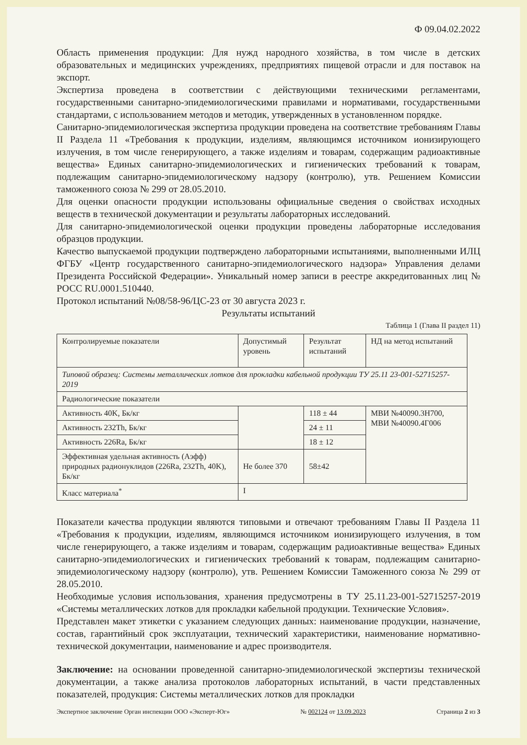Ф 09.04.02.2022
Область применения продукции: Для нужд народного хозяйства, в том числе в детских образовательных и медицинских учреждениях, предприятиях пищевой отрасли и для поставок на экспорт.
Экспертиза проведена в соответствии с действующими техническими регламентами, государственными санитарно-эпидемиологическими правилами и нормативами, государственными стандартами, с использованием методов и методик, утвержденных в установленном порядке.
Санитарно-эпидемиологическая экспертиза продукции проведена на соответствие требованиям Главы II Раздела 11 «Требования к продукции, изделиям, являющимся источником ионизирующего излучения, в том числе генерирующего, а также изделиям и товарам, содержащим радиоактивные вещества» Единых санитарно-эпидемиологических и гигиенических требований к товарам, подлежащим санитарно-эпидемиологическому надзору (контролю), утв. Решением Комиссии таможенного союза № 299 от 28.05.2010.
Для оценки опасности продукции использованы официальные сведения о свойствах исходных веществ в технической документации и результаты лабораторных исследований.
Для санитарно-эпидемиологической оценки продукции проведены лабораторные исследования образцов продукции.
Качество выпускаемой продукции подтверждено лабораторными испытаниями, выполненными ИЛЦ ФГБУ «Центр государственного санитарно-эпидемиологического надзора» Управления делами Президента Российской Федерации». Уникальный номер записи в реестре аккредитованных лиц № РОСС RU.0001.510440.
Протокол испытаний №08/58-96/ЦС-23 от 30 августа 2023 г.
Результаты испытаний
Таблица 1 (Глава II раздел 11)
| Контролируемые показатели | Допустимый уровень | Результат испытаний | НД на метод испытаний |
| Типовой образец: Системы металлических лотков для прокладки кабельной продукции ТУ 25.11 23-001-52715257-2019 | | | |
| Радиологические показатели | | | |
| Активность 40K, Бк/кг | | 118 ± 44 | МВИ №40090.3Н700, МВИ №40090.4Г006 |
| Активность 232Th, Бк/кг | | 24 ± 11 | |
| Активность 226Ra, Бк/кг | | 18 ± 12 | |
| Эффективная удельная активность (Аэфф) природных радионуклидов (226Ra, 232Th, 40K), Бк/кг | Не более 370 | 58±42 | |
| Класс материала<sup>*</sup> | I | | |
Показатели качества продукции являются типовыми и отвечают требованиям Главы II Раздела 11 «Требования к продукции, изделиям, являющимся источником ионизирующего излучения, в том числе генерирующего, а также изделиям и товарам, содержащим радиоактивные вещества» Единых санитарно-эпидемиологических и гигиенических требований к товарам, подлежащим санитарно-эпидемиологическому надзору (контролю), утв. Решением Комиссии Таможенного союза № 299 от 28.05.2010.
Необходимые условия использования, хранения предусмотрены в ТУ 25.11.23-001-52715257-2019 «Системы металлических лотков для прокладки кабельной продукции. Технические Условия».
Представлен макет этикетки с указанием следующих данных: наименование продукции, назначение, состав, гарантийный срок эксплуатации, технический характеристики, наименование нормативно-технической документации, наименование и адрес производителя.
Заключение: на основании проведенной санитарно-эпидемиологической экспертизы технической документации, а также анализа протоколов лабораторных испытаний, в части представленных показателей, продукция: Системы металлических лотков для прокладки
Экспертное заключение Орган инспекции ООО «Эксперт-Юг» № 002124 от 13.09.2023 Страница 2 из 3